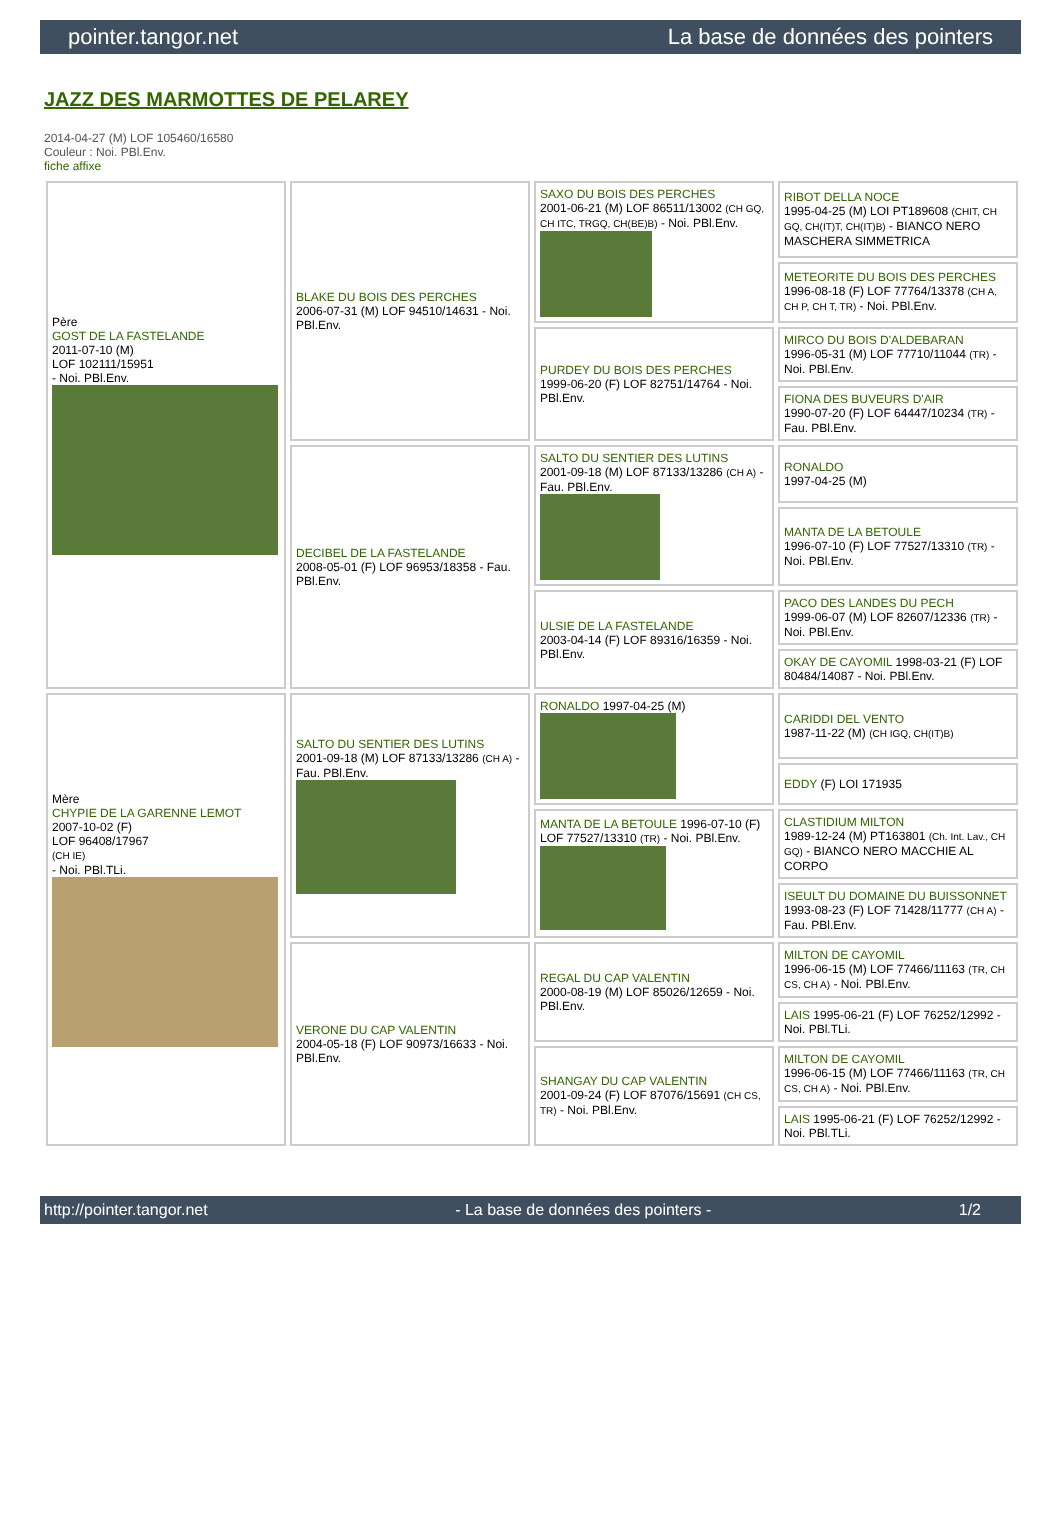pointer.tangor.net La base de données des pointers
JAZZ DES MARMOTTES DE PELAREY
2014-04-27 (M) LOF 105460/16580
Couleur : Noi. PBl.Env.
fiche affixe
| Père GOST DE LA FASTELANDE 2011-07-10 (M) LOF 102111/15951 - Noi. PBl.Env. | BLAKE DU BOIS DES PERCHES 2006-07-31 (M) LOF 94510/14631 - Noi. PBl.Env. | SAXO DU BOIS DES PERCHES 2001-06-21 (M) LOF 86511/13002 (CH GQ, CH ITC, TRGQ, CH(BE)B) - Noi. PBl.Env. | RIBOT DELLA NOCE 1995-04-25 (M) LOI PT189608 (CHIT, CH GQ, CH(IT)T, CH(IT)B) - BIANCO NERO MASCHERA SIMMETRICA |
| | | | METEORITE DU BOIS DES PERCHES 1996-08-18 (F) LOF 77764/13378 (CH A, CH P, CH T, TR) - Noi. PBl.Env. |
| | | PURDEY DU BOIS DES PERCHES 1999-06-20 (F) LOF 82751/14764 - Noi. PBl.Env. | MIRCO DU BOIS D'ALDEBARAN 1996-05-31 (M) LOF 77710/11044 (TR) - Noi. PBl.Env. |
| | | | FIONA DES BUVEURS D'AIR 1990-07-20 (F) LOF 64447/10234 (TR) - Fau. PBl.Env. |
| | DECIBEL DE LA FASTELANDE 2008-05-01 (F) LOF 96953/18358 - Fau. PBl.Env. | SALTO DU SENTIER DES LUTINS 2001-09-18 (M) LOF 87133/13286 (CH A) - Fau. PBl.Env. | RONALDO 1997-04-25 (M) |
| | | | MANTA DE LA BETOULE 1996-07-10 (F) LOF 77527/13310 (TR) - Noi. PBl.Env. |
| | | ULSIE DE LA FASTELANDE 2003-04-14 (F) LOF 89316/16359 - Noi. PBl.Env. | PACO DES LANDES DU PECH 1999-06-07 (M) LOF 82607/12336 (TR) - Noi. PBl.Env. |
| | | | OKAY DE CAYOMIL 1998-03-21 (F) LOF 80484/14087 - Noi. PBl.Env. |
| Mère CHYPIE DE LA GARENNE LEMOT 2007-10-02 (F) LOF 96408/17967 (CH IE) - Noi. PBl.TLi. | SALTO DU SENTIER DES LUTINS 2001-09-18 (M) LOF 87133/13286 (CH A) - Fau. PBl.Env. | RONALDO 1997-04-25 (M) | CARIDDI DEL VENTO 1987-11-22 (M) (CH IGQ, CH(IT)B) |
| | | | EDDY (F) LOI 171935 |
| | | MANTA DE LA BETOULE 1996-07-10 (F) LOF 77527/13310 (TR) - Noi. PBl.Env. | CLASTIDIUM MILTON 1989-12-24 (M) PT163801 (Ch. Int. Lav., CH GQ) - BIANCO NERO MACCHIE AL CORPO |
| | | | ISEULT DU DOMAINE DU BUISSONNET 1993-08-23 (F) LOF 71428/11777 (CH A) - Fau. PBl.Env. |
| | VERONE DU CAP VALENTIN 2004-05-18 (F) LOF 90973/16633 - Noi. PBl.Env. | REGAL DU CAP VALENTIN 2000-08-19 (M) LOF 85026/12659 - Noi. PBl.Env. | MILTON DE CAYOMIL 1996-06-15 (M) LOF 77466/11163 (TR, CH CS, CH A) - Noi. PBl.Env. |
| | | | LAIS 1995-06-21 (F) LOF 76252/12992 - Noi. PBl.TLi. |
| | | SHANGAY DU CAP VALENTIN 2001-09-24 (F) LOF 87076/15691 (CH CS, TR) - Noi. PBl.Env. | MILTON DE CAYOMIL 1996-06-15 (M) LOF 77466/11163 (TR, CH CS, CH A) - Noi. PBl.Env. |
| | | | LAIS 1995-06-21 (F) LOF 76252/12992 - Noi. PBl.TLi. |
http://pointer.tangor.net - La base de données des pointers - 1/2